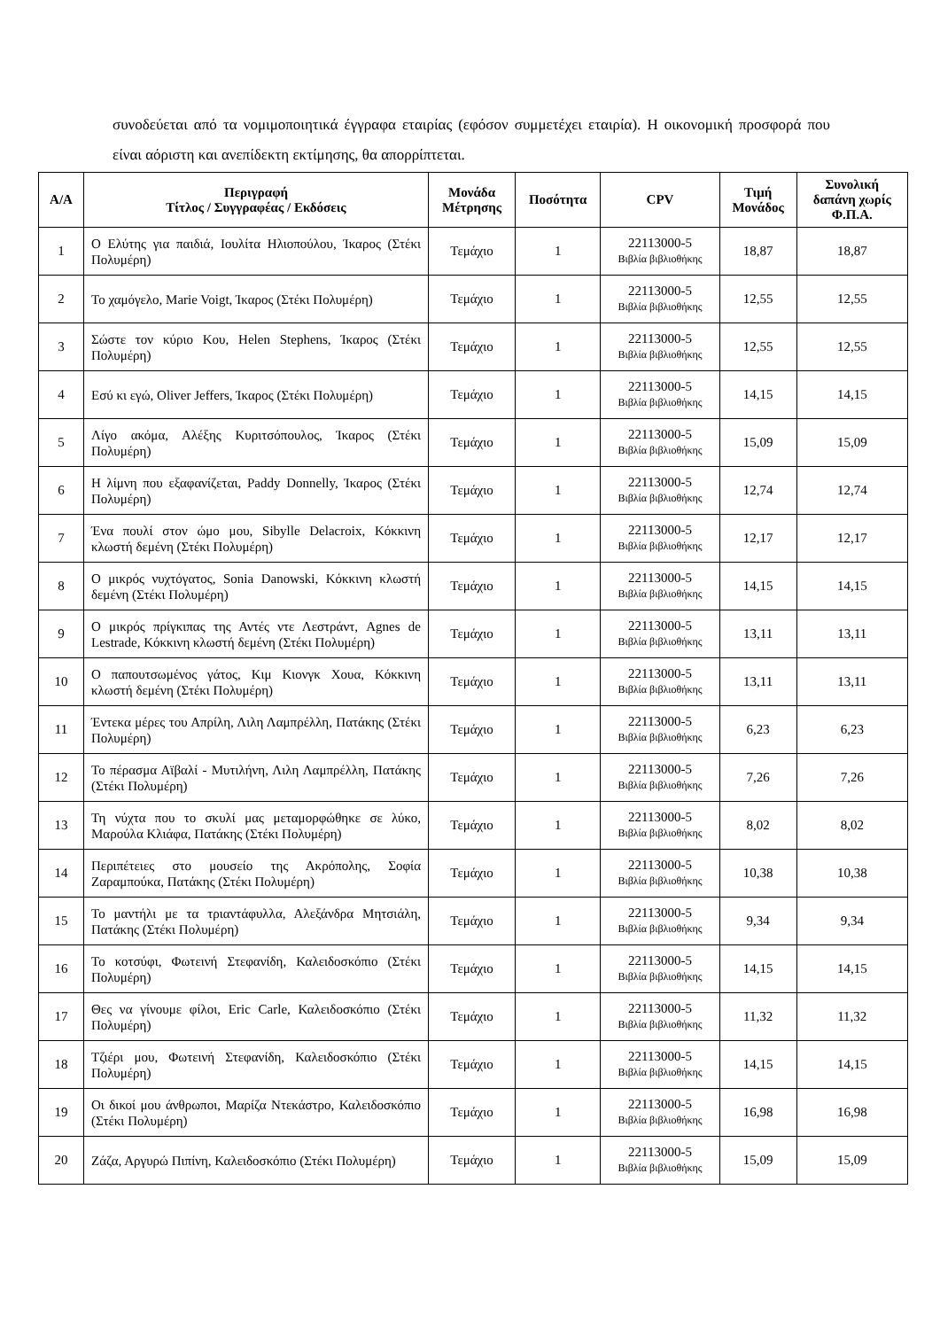συνοδεύεται από τα νομιμοποιητικά έγγραφα εταιρίας (εφόσον συμμετέχει εταιρία). Η οικονομική προσφορά που είναι αόριστη και ανεπίδεκτη εκτίμησης, θα απορρίπτεται.
| Α/Α | Περιγραφή Τίτλος / Συγγραφέας / Εκδόσεις | Μονάδα Μέτρησης | Ποσότητα | CPV | Τιμή Μονάδος | Συνολική δαπάνη χωρίς Φ.Π.Α. |
| --- | --- | --- | --- | --- | --- | --- |
| 1 | Ο Ελύτης για παιδιά, Ιουλίτα Ηλιοπούλου, Ίκαρος (Στέκι Πολυμέρη) | Τεμάχιο | 1 | 22113000-5 Βιβλία βιβλιοθήκης | 18,87 | 18,87 |
| 2 | Το χαμόγελο, Marie Voigt, Ίκαρος (Στέκι Πολυμέρη) | Τεμάχιο | 1 | 22113000-5 Βιβλία βιβλιοθήκης | 12,55 | 12,55 |
| 3 | Σώστε τον κύριο Κου, Helen Stephens, Ίκαρος (Στέκι Πολυμέρη) | Τεμάχιο | 1 | 22113000-5 Βιβλία βιβλιοθήκης | 12,55 | 12,55 |
| 4 | Εσύ κι εγώ, Oliver Jeffers, Ίκαρος (Στέκι Πολυμέρη) | Τεμάχιο | 1 | 22113000-5 Βιβλία βιβλιοθήκης | 14,15 | 14,15 |
| 5 | Λίγο ακόμα, Αλέξης Κυριτσόπουλος, Ίκαρος (Στέκι Πολυμέρη) | Τεμάχιο | 1 | 22113000-5 Βιβλία βιβλιοθήκης | 15,09 | 15,09 |
| 6 | Η λίμνη που εξαφανίζεται, Paddy Donnelly, Ίκαρος (Στέκι Πολυμέρη) | Τεμάχιο | 1 | 22113000-5 Βιβλία βιβλιοθήκης | 12,74 | 12,74 |
| 7 | Ένα πουλί στον ώμο μου, Sibylle Delacroix, Κόκκινη κλωστή δεμένη (Στέκι Πολυμέρη) | Τεμάχιο | 1 | 22113000-5 Βιβλία βιβλιοθήκης | 12,17 | 12,17 |
| 8 | Ο μικρός νυχτόγατος, Sonia Danowski, Κόκκινη κλωστή δεμένη (Στέκι Πολυμέρη) | Τεμάχιο | 1 | 22113000-5 Βιβλία βιβλιοθήκης | 14,15 | 14,15 |
| 9 | Ο μικρός πρίγκιπας της Αντές ντε Λεστράντ, Agnes de Lestrade, Κόκκινη κλωστή δεμένη (Στέκι Πολυμέρη) | Τεμάχιο | 1 | 22113000-5 Βιβλία βιβλιοθήκης | 13,11 | 13,11 |
| 10 | Ο παπουτσωμένος γάτος, Κιμ Κιονγκ Χουα, Κόκκινη κλωστή δεμένη (Στέκι Πολυμέρη) | Τεμάχιο | 1 | 22113000-5 Βιβλία βιβλιοθήκης | 13,11 | 13,11 |
| 11 | Έντεκα μέρες του Απρίλη, Λιλη Λαμπρέλλη, Πατάκης (Στέκι Πολυμέρη) | Τεμάχιο | 1 | 22113000-5 Βιβλία βιβλιοθήκης | 6,23 | 6,23 |
| 12 | Το πέρασμα Αϊβαλί - Μυτιλήνη, Λιλη Λαμπρέλλη, Πατάκης (Στέκι Πολυμέρη) | Τεμάχιο | 1 | 22113000-5 Βιβλία βιβλιοθήκης | 7,26 | 7,26 |
| 13 | Τη νύχτα που το σκυλί μας μεταμορφώθηκε σε λύκο, Μαρούλα Κλιάφα, Πατάκης (Στέκι Πολυμέρη) | Τεμάχιο | 1 | 22113000-5 Βιβλία βιβλιοθήκης | 8,02 | 8,02 |
| 14 | Περιπέτειες στο μουσείο της Ακρόπολης, Σοφία Ζαραμπούκα, Πατάκης (Στέκι Πολυμέρη) | Τεμάχιο | 1 | 22113000-5 Βιβλία βιβλιοθήκης | 10,38 | 10,38 |
| 15 | Το μαντήλι με τα τριαντάφυλλα, Αλεξάνδρα Μητσιάλη, Πατάκης (Στέκι Πολυμέρη) | Τεμάχιο | 1 | 22113000-5 Βιβλία βιβλιοθήκης | 9,34 | 9,34 |
| 16 | Το κοτσύφι, Φωτεινή Στεφανίδη, Καλειδοσκόπιο (Στέκι Πολυμέρη) | Τεμάχιο | 1 | 22113000-5 Βιβλία βιβλιοθήκης | 14,15 | 14,15 |
| 17 | Θες να γίνουμε φίλοι, Eric Carle, Καλειδοσκόπιο (Στέκι Πολυμέρη) | Τεμάχιο | 1 | 22113000-5 Βιβλία βιβλιοθήκης | 11,32 | 11,32 |
| 18 | Τζιέρι μου, Φωτεινή Στεφανίδη, Καλειδοσκόπιο (Στέκι Πολυμέρη) | Τεμάχιο | 1 | 22113000-5 Βιβλία βιβλιοθήκης | 14,15 | 14,15 |
| 19 | Οι δικοί μου άνθρωποι, Μαρίζα Ντεκάστρο, Καλειδοσκόπιο (Στέκι Πολυμέρη) | Τεμάχιο | 1 | 22113000-5 Βιβλία βιβλιοθήκης | 16,98 | 16,98 |
| 20 | Ζάζα, Αργυρώ Πιπίνη, Καλειδοσκόπιο (Στέκι Πολυμέρη) | Τεμάχιο | 1 | 22113000-5 Βιβλία βιβλιοθήκης | 15,09 | 15,09 |